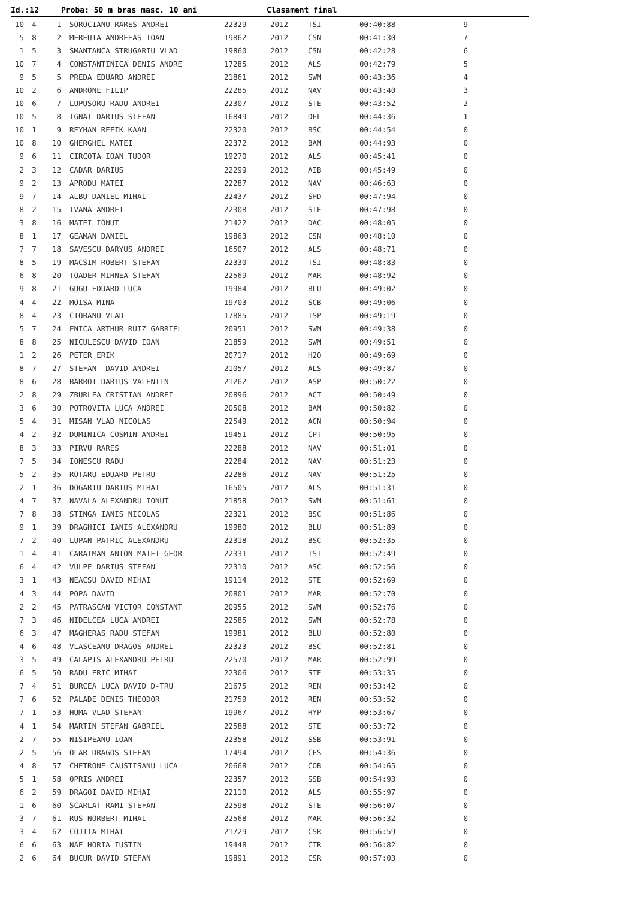Id.:12 Proba: 50 m bras masc. 10 ani Clasament final
| 10 | 4 | 1 | SOROCIANU RARES ANDREI | 22329 | 2012 | TSI | 00:40:88 | 9 |
| 5 | 8 | 2 | MEREUTA ANDREEAS IOAN | 19862 | 2012 | CSN | 00:41:30 | 7 |
| 1 | 5 | 3 | SMANTANCA STRUGARIU VLAD | 19860 | 2012 | CSN | 00:42:28 | 6 |
| 10 | 7 | 4 | CONSTANTINICA DENIS ANDRE | 17285 | 2012 | ALS | 00:42:79 | 5 |
| 9 | 5 | 5 | PREDA EDUARD ANDREI | 21861 | 2012 | SWM | 00:43:36 | 4 |
| 10 | 2 | 6 | ANDRONE FILIP | 22285 | 2012 | NAV | 00:43:40 | 3 |
| 10 | 6 | 7 | LUPUSORU RADU ANDREI | 22307 | 2012 | STE | 00:43:52 | 2 |
| 10 | 5 | 8 | IGNAT DARIUS STEFAN | 16849 | 2012 | DEL | 00:44:36 | 1 |
| 10 | 1 | 9 | REYHAN REFIK KAAN | 22320 | 2012 | BSC | 00:44:54 | 0 |
| 10 | 8 | 10 | GHERGHEL MATEI | 22372 | 2012 | BAM | 00:44:93 | 0 |
| 9 | 6 | 11 | CIRCOTA IOAN TUDOR | 19270 | 2012 | ALS | 00:45:41 | 0 |
| 2 | 3 | 12 | CADAR DARIUS | 22299 | 2012 | AIB | 00:45:49 | 0 |
| 9 | 2 | 13 | APRODU MATEI | 22287 | 2012 | NAV | 00:46:63 | 0 |
| 9 | 7 | 14 | ALBU DANIEL MIHAI | 22437 | 2012 | SHD | 00:47:94 | 0 |
| 8 | 2 | 15 | IVANA ANDREI | 22308 | 2012 | STE | 00:47:98 | 0 |
| 3 | 8 | 16 | MATEI IONUT | 21422 | 2012 | DAC | 00:48:05 | 0 |
| 8 | 1 | 17 | GEAMAN DANIEL | 19863 | 2012 | CSN | 00:48:10 | 0 |
| 7 | 7 | 18 | SAVESCU DARYUS ANDREI | 16507 | 2012 | ALS | 00:48:71 | 0 |
| 8 | 5 | 19 | MACSIM ROBERT STEFAN | 22330 | 2012 | TSI | 00:48:83 | 0 |
| 6 | 8 | 20 | TOADER MIHNEA STEFAN | 22569 | 2012 | MAR | 00:48:92 | 0 |
| 9 | 8 | 21 | GUGU EDUARD LUCA | 19984 | 2012 | BLU | 00:49:02 | 0 |
| 4 | 4 | 22 | MOISA MINA | 19703 | 2012 | SCB | 00:49:06 | 0 |
| 8 | 4 | 23 | CIOBANU VLAD | 17885 | 2012 | TSP | 00:49:19 | 0 |
| 5 | 7 | 24 | ENICA ARTHUR RUIZ GABRIEL | 20951 | 2012 | SWM | 00:49:38 | 0 |
| 8 | 8 | 25 | NICULESCU DAVID IOAN | 21859 | 2012 | SWM | 00:49:51 | 0 |
| 1 | 2 | 26 | PETER ERIK | 20717 | 2012 | H2O | 00:49:69 | 0 |
| 8 | 7 | 27 | STEFAN DAVID ANDREI | 21057 | 2012 | ALS | 00:49:87 | 0 |
| 8 | 6 | 28 | BARBOI DARIUS VALENTIN | 21262 | 2012 | ASP | 00:50:22 | 0 |
| 2 | 8 | 29 | ZBURLEA CRISTIAN ANDREI | 20896 | 2012 | ACT | 00:50:49 | 0 |
| 3 | 6 | 30 | POTROVITA LUCA ANDREI | 20508 | 2012 | BAM | 00:50:82 | 0 |
| 5 | 4 | 31 | MISAN VLAD NICOLAS | 22549 | 2012 | ACN | 00:50:94 | 0 |
| 4 | 2 | 32 | DUMINICA COSMIN ANDREI | 19451 | 2012 | CPT | 00:50:95 | 0 |
| 8 | 3 | 33 | PIRVU RARES | 22288 | 2012 | NAV | 00:51:01 | 0 |
| 7 | 5 | 34 | IONESCU RADU | 22284 | 2012 | NAV | 00:51:23 | 0 |
| 5 | 2 | 35 | ROTARU EDUARD PETRU | 22286 | 2012 | NAV | 00:51:25 | 0 |
| 2 | 1 | 36 | DOGARIU DARIUS MIHAI | 16505 | 2012 | ALS | 00:51:31 | 0 |
| 4 | 7 | 37 | NAVALA ALEXANDRU IONUT | 21858 | 2012 | SWM | 00:51:61 | 0 |
| 7 | 8 | 38 | STINGA IANIS NICOLAS | 22321 | 2012 | BSC | 00:51:86 | 0 |
| 9 | 1 | 39 | DRAGHICI IANIS ALEXANDRU | 19980 | 2012 | BLU | 00:51:89 | 0 |
| 7 | 2 | 40 | LUPAN PATRIC ALEXANDRU | 22318 | 2012 | BSC | 00:52:35 | 0 |
| 1 | 4 | 41 | CARAIMAN ANTON MATEI GEOR | 22331 | 2012 | TSI | 00:52:49 | 0 |
| 6 | 4 | 42 | VULPE DARIUS STEFAN | 22310 | 2012 | ASC | 00:52:56 | 0 |
| 3 | 1 | 43 | NEACSU DAVID MIHAI | 19114 | 2012 | STE | 00:52:69 | 0 |
| 4 | 3 | 44 | POPA DAVID | 20801 | 2012 | MAR | 00:52:70 | 0 |
| 2 | 2 | 45 | PATRASCAN VICTOR CONSTANT | 20955 | 2012 | SWM | 00:52:76 | 0 |
| 7 | 3 | 46 | NIDELCEA LUCA ANDREI | 22585 | 2012 | SWM | 00:52:78 | 0 |
| 6 | 3 | 47 | MAGHERAS RADU STEFAN | 19981 | 2012 | BLU | 00:52:80 | 0 |
| 4 | 6 | 48 | VLASCEANU DRAGOS ANDREI | 22323 | 2012 | BSC | 00:52:81 | 0 |
| 3 | 5 | 49 | CALAPIS ALEXANDRU PETRU | 22570 | 2012 | MAR | 00:52:99 | 0 |
| 6 | 5 | 50 | RADU ERIC MIHAI | 22306 | 2012 | STE | 00:53:35 | 0 |
| 7 | 4 | 51 | BURCEA LUCA DAVID D-TRU | 21675 | 2012 | REN | 00:53:42 | 0 |
| 7 | 6 | 52 | PALADE DENIS THEODOR | 21759 | 2012 | REN | 00:53:52 | 0 |
| 7 | 1 | 53 | HUMA VLAD STEFAN | 19967 | 2012 | HYP | 00:53:67 | 0 |
| 4 | 1 | 54 | MARTIN STEFAN GABRIEL | 22588 | 2012 | STE | 00:53:72 | 0 |
| 2 | 7 | 55 | NISIPEANU IOAN | 22358 | 2012 | SSB | 00:53:91 | 0 |
| 2 | 5 | 56 | OLAR DRAGOS STEFAN | 17494 | 2012 | CES | 00:54:36 | 0 |
| 4 | 8 | 57 | CHETRONE CAUSTISANU LUCA | 20668 | 2012 | COB | 00:54:65 | 0 |
| 5 | 1 | 58 | OPRIS ANDREI | 22357 | 2012 | SSB | 00:54:93 | 0 |
| 6 | 2 | 59 | DRAGOI DAVID MIHAI | 22110 | 2012 | ALS | 00:55:97 | 0 |
| 1 | 6 | 60 | SCARLAT RAMI STEFAN | 22598 | 2012 | STE | 00:56:07 | 0 |
| 3 | 7 | 61 | RUS NORBERT MIHAI | 22568 | 2012 | MAR | 00:56:32 | 0 |
| 3 | 4 | 62 | COJITA MIHAI | 21729 | 2012 | CSR | 00:56:59 | 0 |
| 6 | 6 | 63 | NAE HORIA IUSTIN | 19448 | 2012 | CTR | 00:56:82 | 0 |
| 2 | 6 | 64 | BUCUR DAVID STEFAN | 19891 | 2012 | CSR | 00:57:03 | 0 |